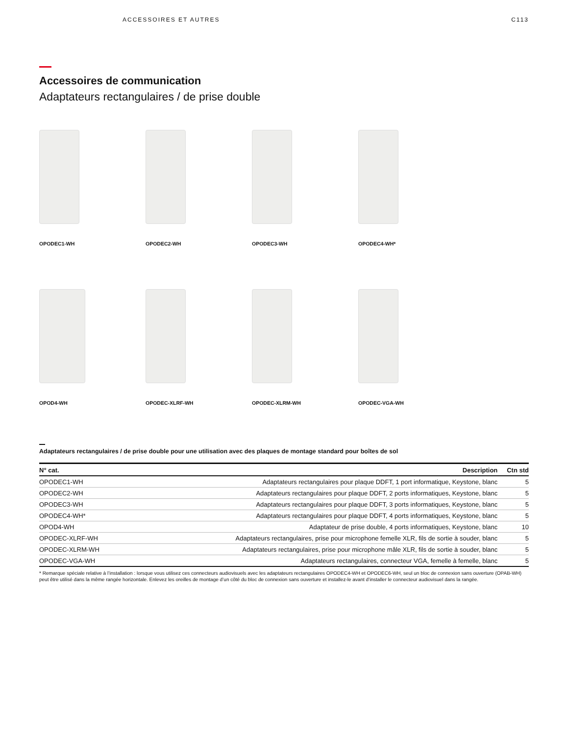ACCESSOIRES ET AUTRES C113
Accessoires de communication
Adaptateurs rectangulaires / de prise double
OPODEC1-WH
OPODEC2-WH
OPODEC3-WH
OPODEC4-WH*
OPOD4-WH
OPODEC-XLRF-WH
OPODEC-XLRM-WH
OPODEC-VGA-WH
Adaptateurs rectangulaires / de prise double pour une utilisation avec des plaques de montage standard pour boîtes de sol
| N° cat. | Description | Ctn std |
| --- | --- | --- |
| OPODEC1-WH | Adaptateurs rectangulaires pour plaque DDFT, 1 port informatique, Keystone, blanc | 5 |
| OPODEC2-WH | Adaptateurs rectangulaires pour plaque DDFT, 2 ports informatiques, Keystone, blanc | 5 |
| OPODEC3-WH | Adaptateurs rectangulaires pour plaque DDFT, 3 ports informatiques, Keystone, blanc | 5 |
| OPODEC4-WH* | Adaptateurs rectangulaires pour plaque DDFT, 4 ports informatiques, Keystone, blanc | 5 |
| OPOD4-WH | Adaptateur de prise double, 4 ports informatiques, Keystone, blanc | 10 |
| OPODEC-XLRF-WH | Adaptateurs rectangulaires, prise pour microphone femelle XLR, fils de sortie à souder, blanc | 5 |
| OPODEC-XLRM-WH | Adaptateurs rectangulaires, prise pour microphone mâle XLR, fils de sortie à souder, blanc | 5 |
| OPODEC-VGA-WH | Adaptateurs rectangulaires, connecteur VGA, femelle à femelle, blanc | 5 |
* Remarque spéciale relative à l’installation : lorsque vous utilisez ces connecteurs audiovisuels avec les adaptateurs rectangulaires OPODEC4-WH et OPODEC6-WH, seul un bloc de connexion sans ouverture (OPAB-WH) peut être utilisé dans la même rangée horizontale. Enlevez les oreilles de montage d’un côté du bloc de connexion sans ouverture et installez-le avant d’installer le connecteur audiovisuel dans la rangée.